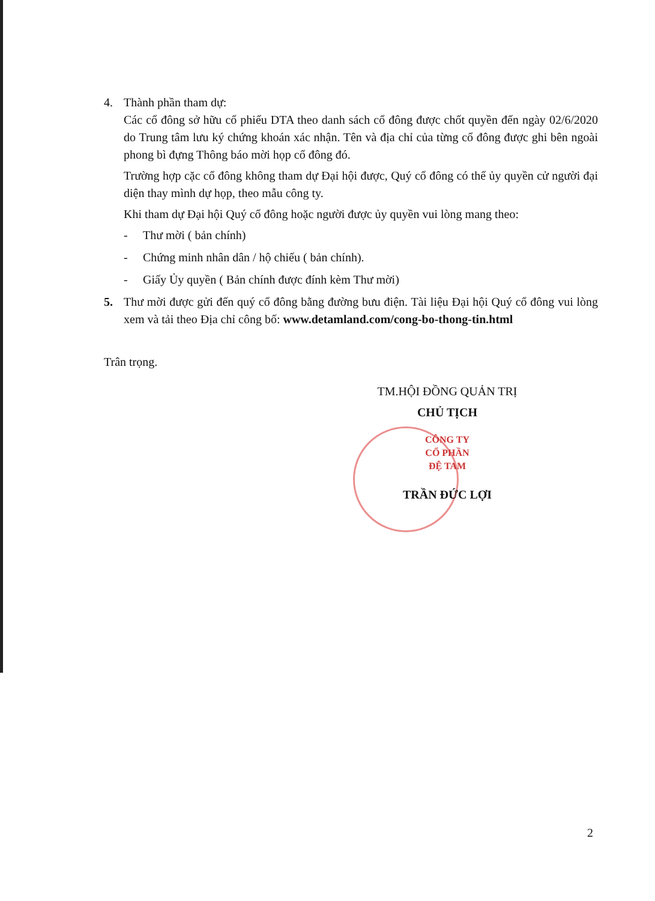4. Thành phần tham dự:
Các cổ đông sở hữu cổ phiếu DTA theo danh sách cổ đông được chốt quyền đến ngày 02/6/2020 do Trung tâm lưu ký chứng khoán xác nhận. Tên và địa chỉ của từng cổ đông được ghi bên ngoài phong bì đựng Thông báo mời họp cổ đông đó.
Trường hợp cặc cổ đông không tham dự Đại hội được, Quý cổ đông có thể ủy quyền cử người đại diện thay mình dự họp, theo mẫu công ty.
Khi tham dự Đại hội Quý cổ đông hoặc người được ủy quyền vui lòng mang theo:
- Thư mời ( bản chính)
- Chứng minh nhân dân / hộ chiếu ( bản chính).
- Giấy Ủy quyền ( Bản chính được đính kèm Thư mời)
5. Thư mời được gửi đến quý cổ đông bằng đường bưu điện. Tài liệu Đại hội Quý cổ đông vui lòng xem và tải theo Địa chỉ công bố: www.detamland.com/cong-bo-thong-tin.html
Trân trọng.
TM.HỘI ĐỒNG QUẢN TRỊ
CHỦ TỊCH
CÔNG TY
CỔ PHẦN
ĐỆ TAM
TRẦN ĐỨC LỢI
2